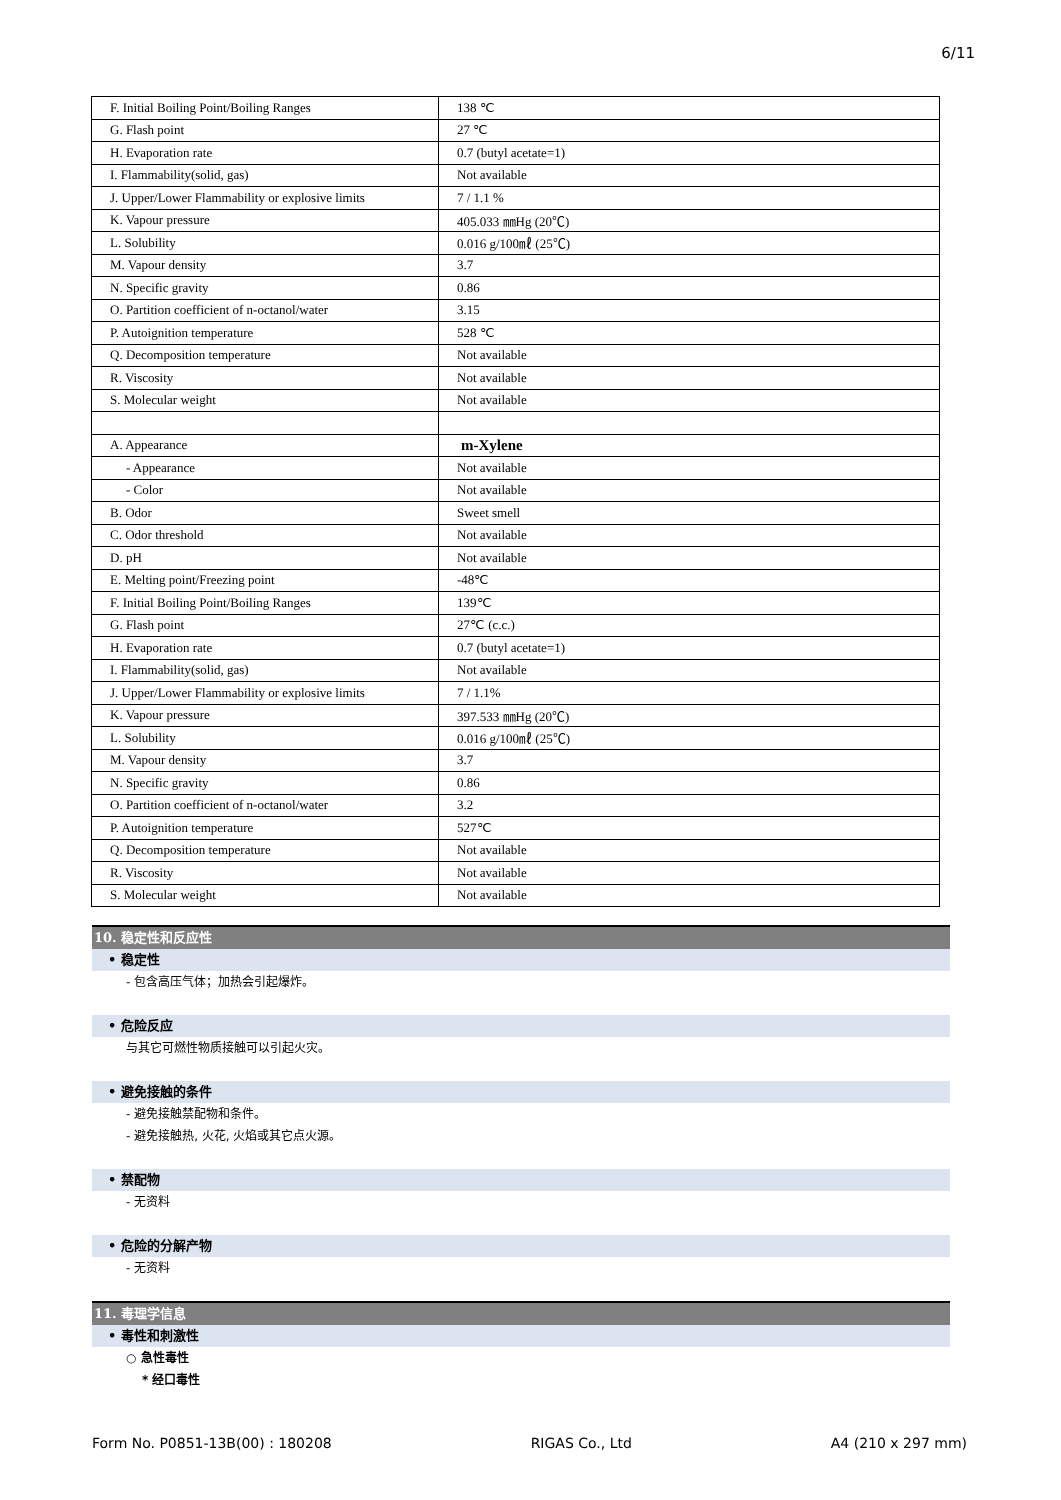6/11
| F. Initial Boiling Point/Boiling Ranges | 138 ℃ |
| G. Flash point | 27 ℃ |
| H. Evaporation rate | 0.7 (butyl acetate=1) |
| I. Flammability(solid, gas) | Not available |
| J. Upper/Lower Flammability or explosive limits | 7 / 1.1 % |
| K. Vapour pressure | 405.033 ㎜Hg (20℃) |
| L. Solubility | 0.016 g/100㎖ (25℃) |
| M. Vapour density | 3.7 |
| N. Specific gravity | 0.86 |
| O. Partition coefficient of n-octanol/water | 3.15 |
| P. Autoignition temperature | 528 ℃ |
| Q. Decomposition temperature | Not available |
| R. Viscosity | Not available |
| S. Molecular weight | Not available |
| A. Appearance | m-Xylene |
| - Appearance | Not available |
| - Color | Not available |
| B. Odor | Sweet smell |
| C. Odor threshold | Not available |
| D. pH | Not available |
| E. Melting point/Freezing point | -48℃ |
| F. Initial Boiling Point/Boiling Ranges | 139℃ |
| G. Flash point | 27℃ (c.c.) |
| H. Evaporation rate | 0.7 (butyl acetate=1) |
| I. Flammability(solid, gas) | Not available |
| J. Upper/Lower Flammability or explosive limits | 7 / 1.1% |
| K. Vapour pressure | 397.533 ㎜Hg (20℃) |
| L. Solubility | 0.016 g/100㎖ (25℃) |
| M. Vapour density | 3.7 |
| N. Specific gravity | 0.86 |
| O. Partition coefficient of n-octanol/water | 3.2 |
| P. Autoignition temperature | 527℃ |
| Q. Decomposition temperature | Not available |
| R. Viscosity | Not available |
| S. Molecular weight | Not available |
10. 稳定性和反应性
• 稳定性
- 包含高压气体；加热会引起爆炸。
• 危险反应
与其它可燃性物质接触可以引起火灾。
• 避免接触的条件
- 避免接触禁配物和条件。
- 避免接触热, 火花, 火焰或其它点火源。
• 禁配物
- 无资料
• 危险的分解产物
- 无资料
11. 毒理学信息
• 毒性和刺激性
○ 急性毒性
* 经口毒性
Form No. P0851-13B(00) : 180208 RIGAS Co., Ltd A4 (210 x 297 mm)